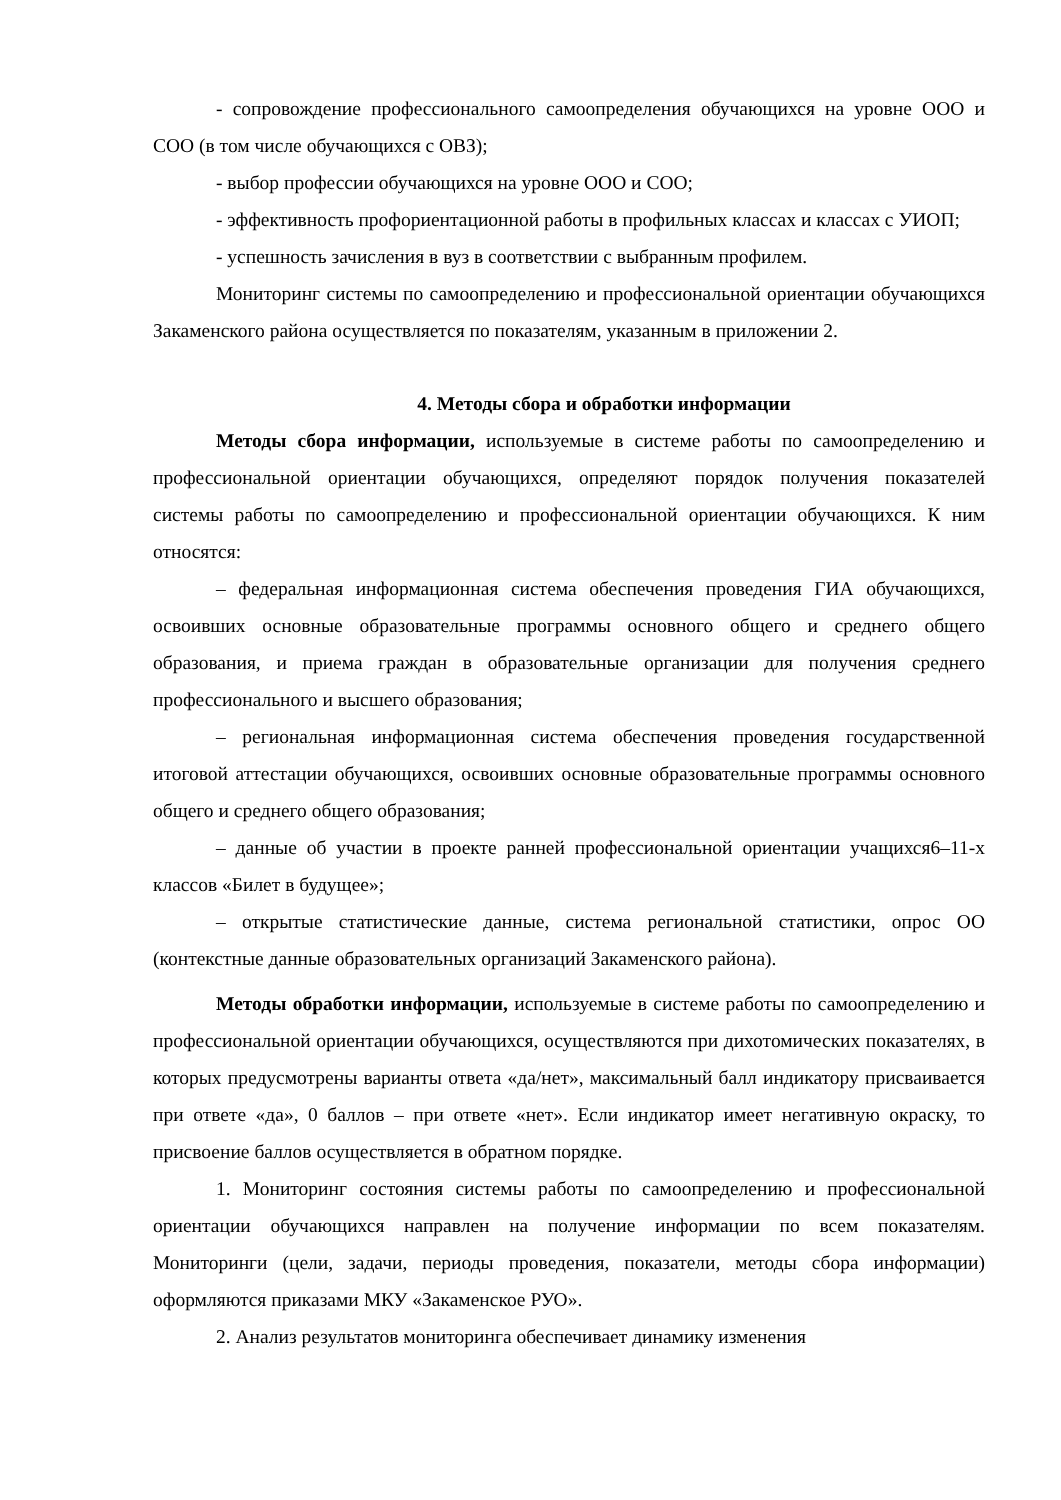- сопровождение профессионального самоопределения обучающихся на уровне ООО и СОО (в том числе обучающихся с ОВЗ);
- выбор профессии обучающихся на уровне ООО и СОО;
- эффективность профориентационной работы в профильных классах и классах с УИОП;
- успешность зачисления в вуз в соответствии с выбранным профилем.
Мониторинг системы по самоопределению и профессиональной ориентации обучающихся Закаменского района осуществляется по показателям, указанным в приложении 2.
4. Методы сбора и обработки информации
Методы сбора информации, используемые в системе работы по самоопределению и профессиональной ориентации обучающихся, определяют порядок получения показателей системы работы по самоопределению и профессиональной ориентации обучающихся. К ним относятся:
– федеральная информационная система обеспечения проведения ГИА обучающихся, освоивших основные образовательные программы основного общего и среднего общего образования, и приема граждан в образовательные организации для получения среднего профессионального и высшего образования;
– региональная информационная система обеспечения проведения государственной итоговой аттестации обучающихся, освоивших основные образовательные программы основного общего и среднего общего образования;
– данные об участии в проекте ранней профессиональной ориентации учащихся6–11-х классов «Билет в будущее»;
– открытые статистические данные, система региональной статистики, опрос ОО (контекстные данные образовательных организаций Закаменского района).
Методы обработки информации, используемые в системе работы по самоопределению и профессиональной ориентации обучающихся, осуществляются при дихотомических показателях, в которых предусмотрены варианты ответа «да/нет», максимальный балл индикатору присваивается при ответе «да», 0 баллов – при ответе «нет». Если индикатор имеет негативную окраску, то присвоение баллов осуществляется в обратном порядке.
1. Мониторинг состояния системы работы по самоопределению и профессиональной ориентации обучающихся направлен на получение информации по всем показателям. Мониторинги (цели, задачи, периоды проведения, показатели, методы сбора информации) оформляются приказами МКУ «Закаменское РУО».
2. Анализ результатов мониторинга обеспечивает динамику изменения